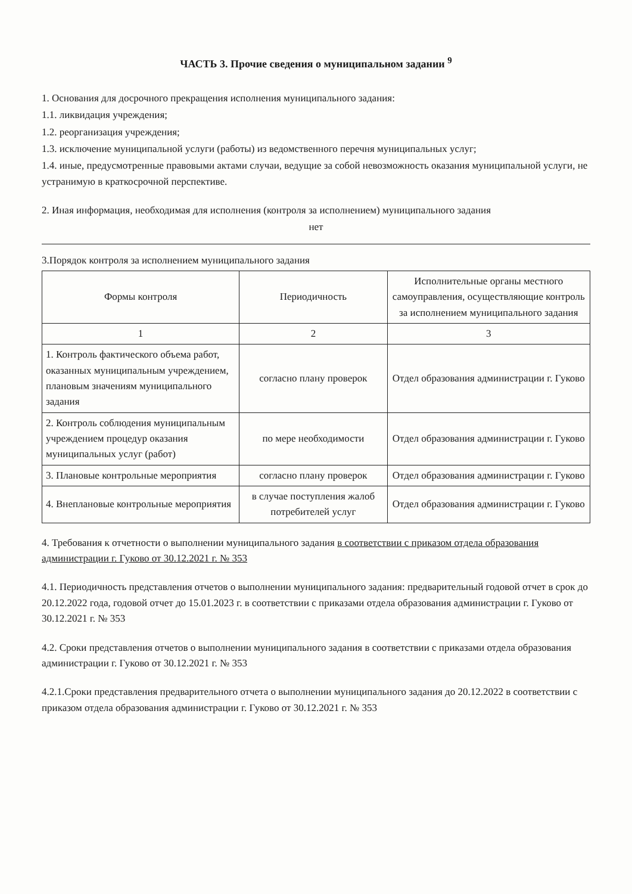ЧАСТЬ 3. Прочие сведения о муниципальном задании <sup>9</sup>
1. Основания для досрочного прекращения исполнения муниципального задания:
1.1. ликвидация учреждения;
1.2. реорганизация учреждения;
1.3. исключение муниципальной услуги (работы) из ведомственного перечня муниципальных услуг;
1.4. иные, предусмотренные правовыми актами случаи, ведущие за собой невозможность оказания муниципальной услуги, не устранимую в краткосрочной перспективе.
2. Иная информация, необходимая для исполнения (контроля за исполнением) муниципального задания
нет
3.Порядок контроля за исполнением муниципального задания
| Формы контроля | Периодичность | Исполнительные органы местного самоуправления, осуществляющие контроль за исполнением муниципального задания |
| --- | --- | --- |
| 1 | 2 | 3 |
| 1. Контроль фактического объема работ, оказанных муниципальным учреждением, плановым значениям муниципального задания | согласно плану проверок | Отдел образования администрации г. Гуково |
| 2. Контроль соблюдения муниципальным учреждением процедур оказания муниципальных услуг (работ) | по мере необходимости | Отдел образования администрации г. Гуково |
| 3. Плановые контрольные мероприятия | согласно плану проверок | Отдел образования администрации г. Гуково |
| 4. Внеплановые контрольные мероприятия | в случае поступления жалоб потребителей услуг | Отдел образования администрации г. Гуково |
4. Требования к отчетности о выполнении муниципального задания в соответствии с приказом отдела образования администрации г. Гуково от 30.12.2021 г. № 353
4.1. Периодичность представления отчетов о выполнении муниципального задания: предварительный годовой отчет в срок до 20.12.2022 года, годовой отчет до 15.01.2023 г. в соответствии с приказами отдела образования администрации г. Гуково от 30.12.2021 г. № 353
4.2. Сроки представления отчетов о выполнении муниципального задания в соответствии с приказами отдела образования администрации г. Гуково от 30.12.2021 г. № 353
4.2.1.Сроки представления предварительного отчета о выполнении муниципального задания до 20.12.2022 в соответствии с приказом отдела образования администрации г. Гуково от 30.12.2021 г. № 353